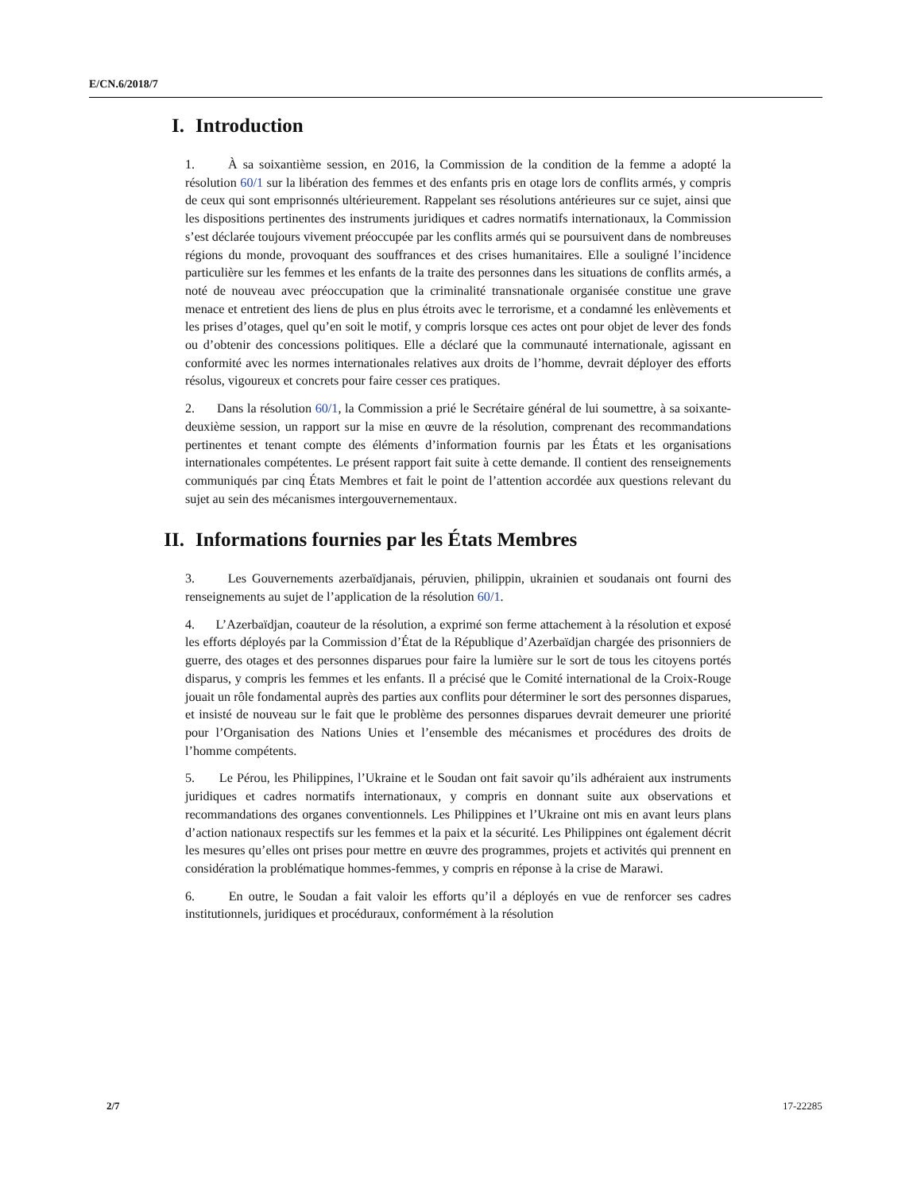E/CN.6/2018/7
I. Introduction
1. À sa soixantième session, en 2016, la Commission de la condition de la femme a adopté la résolution 60/1 sur la libération des femmes et des enfants pris en otage lors de conflits armés, y compris de ceux qui sont emprisonnés ultérieurement. Rappelant ses résolutions antérieures sur ce sujet, ainsi que les dispositions pertinentes des instruments juridiques et cadres normatifs internationaux, la Commission s’est déclarée toujours vivement préoccupée par les conflits armés qui se poursuivent dans de nombreuses régions du monde, provoquant des souffrances et des crises humanitaires. Elle a souligné l’incidence particulière sur les femmes et les enfants de la traite des personnes dans les situations de conflits armés, a noté de nouveau avec préoccupation que la criminalité transnationale organisée constitue une grave menace et entretient des liens de plus en plus étroits avec le terrorisme, et a condamné les enlèvements et les prises d’otages, quel qu’en soit le motif, y compris lorsque ces actes ont pour objet de lever des fonds ou d’obtenir des concessions politiques. Elle a déclaré que la communauté internationale, agissant en conformité avec les normes internationales relatives aux droits de l’homme, devrait déployer des efforts résolus, vigoureux et concrets pour faire cesser ces pratiques.
2. Dans la résolution 60/1, la Commission a prié le Secrétaire général de lui soumettre, à sa soixante-deuxième session, un rapport sur la mise en œuvre de la résolution, comprenant des recommandations pertinentes et tenant compte des éléments d’information fournis par les États et les organisations internationales compétentes. Le présent rapport fait suite à cette demande. Il contient des renseignements communiqués par cinq États Membres et fait le point de l’attention accordée aux questions relevant du sujet au sein des mécanismes intergouvernementaux.
II. Informations fournies par les États Membres
3. Les Gouvernements azerbaïdjanais, péruvien, philippin, ukrainien et soudanais ont fourni des renseignements au sujet de l’application de la résolution 60/1.
4. L’Azerbaïdjan, coauteur de la résolution, a exprimé son ferme attachement à la résolution et exposé les efforts déployés par la Commission d’État de la République d’Azerbaïdjan chargée des prisonniers de guerre, des otages et des personnes disparues pour faire la lumière sur le sort de tous les citoyens portés disparus, y compris les femmes et les enfants. Il a précisé que le Comité international de la Croix-Rouge jouait un rôle fondamental auprès des parties aux conflits pour déterminer le sort des personnes disparues, et insisté de nouveau sur le fait que le problème des personnes disparues devrait demeurer une priorité pour l’Organisation des Nations Unies et l’ensemble des mécanismes et procédures des droits de l’homme compétents.
5. Le Pérou, les Philippines, l’Ukraine et le Soudan ont fait savoir qu’ils adhéraient aux instruments juridiques et cadres normatifs internationaux, y compris en donnant suite aux observations et recommandations des organes conventionnels. Les Philippines et l’Ukraine ont mis en avant leurs plans d’action nationaux respectifs sur les femmes et la paix et la sécurité. Les Philippines ont également décrit les mesures qu’elles ont prises pour mettre en œuvre des programmes, projets et activités qui prennent en considération la problématique hommes-femmes, y compris en réponse à la crise de Marawi.
6. En outre, le Soudan a fait valoir les efforts qu’il a déployés en vue de renforcer ses cadres institutionnels, juridiques et procéduraux, conformément à la résolution
2/7 17-22285